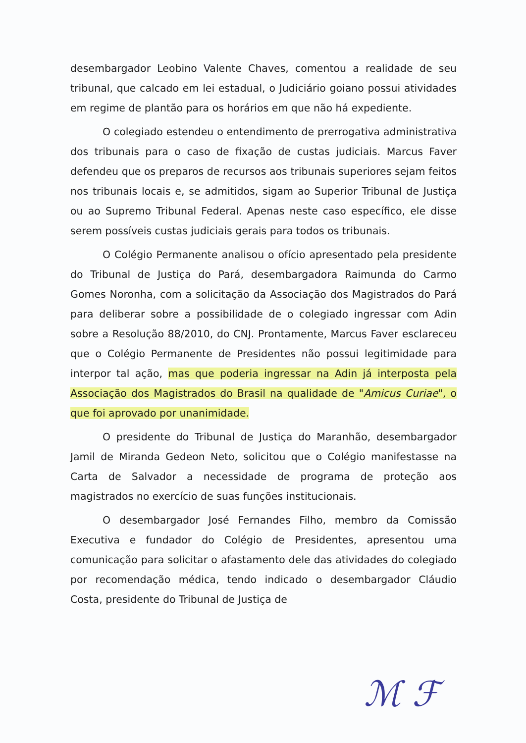desembargador Leobino Valente Chaves, comentou a realidade de seu tribunal, que calcado em lei estadual, o Judiciário goiano possui atividades em regime de plantão para os horários em que não há expediente.
O colegiado estendeu o entendimento de prerrogativa administrativa dos tribunais para o caso de fixação de custas judiciais. Marcus Faver defendeu que os preparos de recursos aos tribunais superiores sejam feitos nos tribunais locais e, se admitidos, sigam ao Superior Tribunal de Justiça ou ao Supremo Tribunal Federal. Apenas neste caso específico, ele disse serem possíveis custas judiciais gerais para todos os tribunais.
O Colégio Permanente analisou o ofício apresentado pela presidente do Tribunal de Justiça do Pará, desembargadora Raimunda do Carmo Gomes Noronha, com a solicitação da Associação dos Magistrados do Pará para deliberar sobre a possibilidade de o colegiado ingressar com Adin sobre a Resolução 88/2010, do CNJ. Prontamente, Marcus Faver esclareceu que o Colégio Permanente de Presidentes não possui legitimidade para interpor tal ação, mas que poderia ingressar na Adin já interposta pela Associação dos Magistrados do Brasil na qualidade de "Amicus Curiae", o que foi aprovado por unanimidade.
O presidente do Tribunal de Justiça do Maranhão, desembargador Jamil de Miranda Gedeon Neto, solicitou que o Colégio manifestasse na Carta de Salvador a necessidade de programa de proteção aos magistrados no exercício de suas funções institucionais.
O desembargador José Fernandes Filho, membro da Comissão Executiva e fundador do Colégio de Presidentes, apresentou uma comunicação para solicitar o afastamento dele das atividades do colegiado por recomendação médica, tendo indicado o desembargador Cláudio Costa, presidente do Tribunal de Justiça de
ℳ ℱ